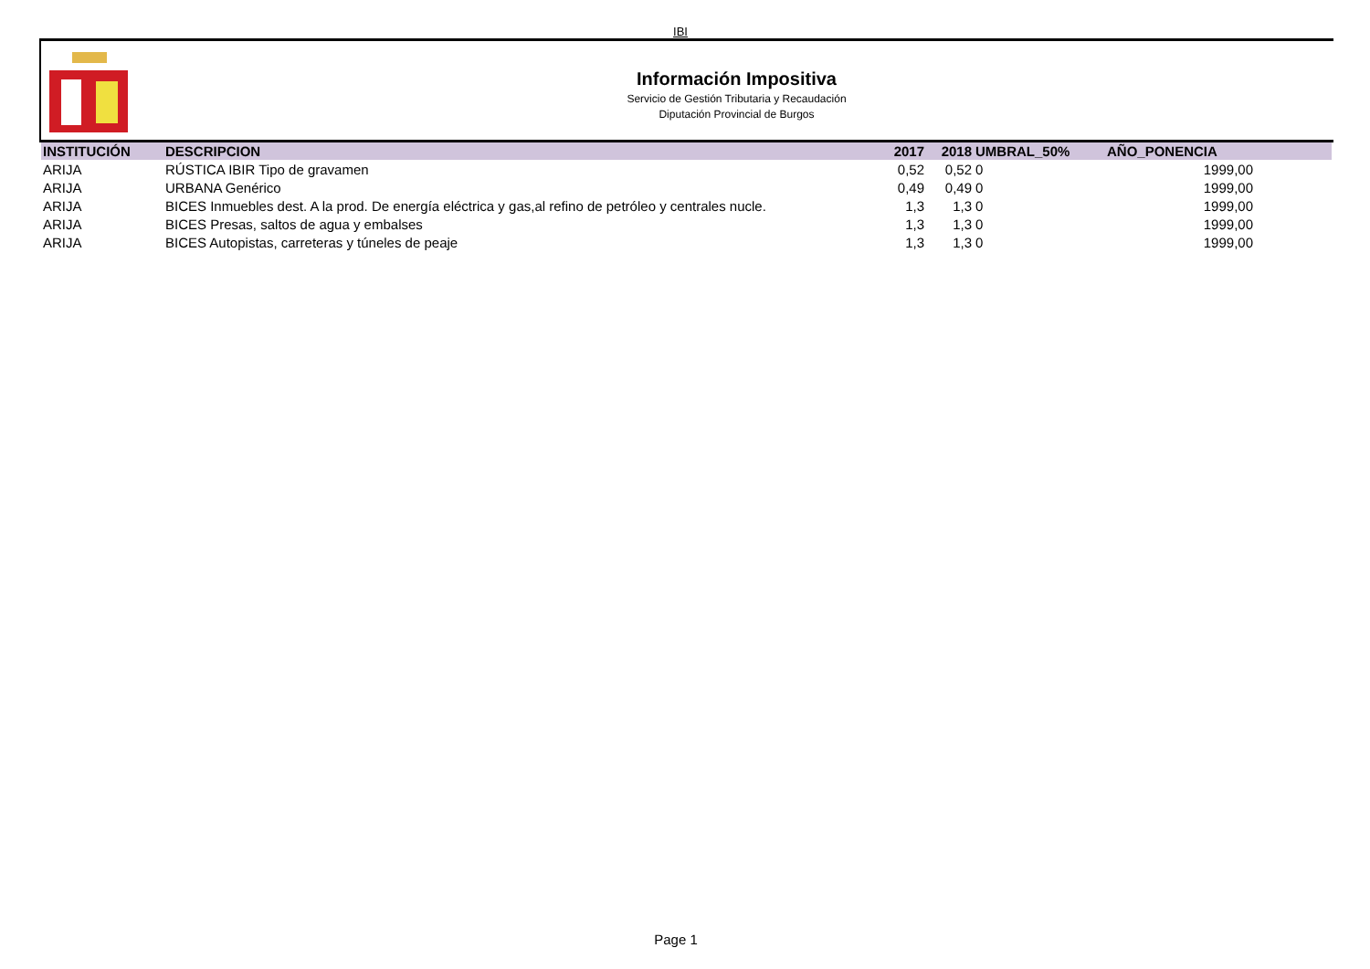IBI
Información Impositiva
Servicio de Gestión Tributaria y Recaudación
Diputación Provincial de Burgos
| INSTITUCIÓN | DESCRIPCION | 2017 | 2018 | UMBRAL_50% | AÑO_PONENCIA | |
| --- | --- | --- | --- | --- | --- | --- |
| ARIJA | RÚSTICA IBIR Tipo de gravamen | 0,52 | 0,52 | 0 | 1999,00 | |
| ARIJA | URBANA Genérico | 0,49 | 0,49 | 0 | 1999,00 | |
| ARIJA | BICES Inmuebles dest. A la prod. De energía eléctrica y gas,al refino de petróleo y centrales nucle. | 1,3 | 1,3 | 0 | 1999,00 | |
| ARIJA | BICES Presas, saltos de agua y embalses | 1,3 | 1,3 | 0 | 1999,00 | |
| ARIJA | BICES Autopistas, carreteras y túneles de peaje | 1,3 | 1,3 | 0 | 1999,00 | |
Page 1